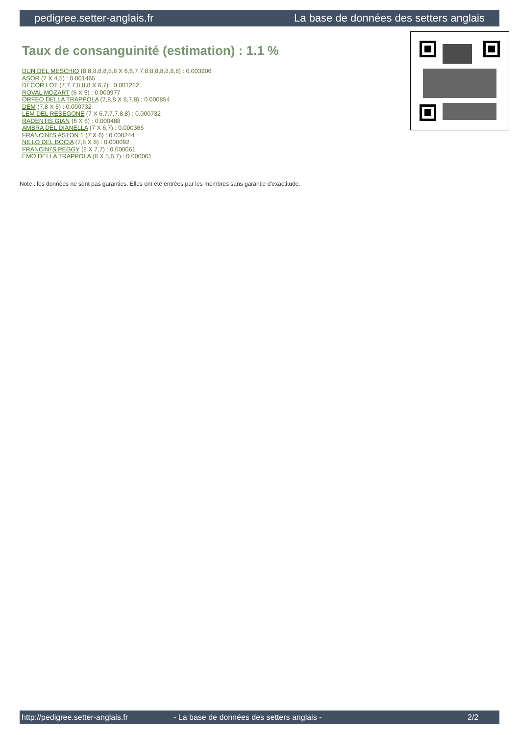pedigree.setter-anglais.fr La base de données des setters anglais
Taux de consanguinité (estimation) : 1.1 %
DUN DEL MESCHIO (8,8,8,8,8,8,8 X 6,6,7,7,8,8,8,8,8,8,8) : 0.003906
ASOR (7 X 4,5) : 0.001465
DECOR LOT (7,7,7,8,8,8 X 6,7) : 0.001282
ROVAL MOZART (6 X 5) : 0.000977
ORFEO DELLA TRAPPOLA (7,8,8 X 6,7,8) : 0.000854
DEM (7,8 X 5) : 0.000732
LEM DEL RESEGONE (7 X 6,7,7,7,8,8) : 0.000732
RADENTIS GIAN (6 X 6) : 0.000488
AMBRA DEL DIANELLA (7 X 6,7) : 0.000366
FRANCINI'S ASTON 1 (7 X 6) : 0.000244
NILLO DEL BOCIA (7,8 X 8) : 0.000092
FRANCINI'S PEGGY (8 X 7,7) : 0.000061
EMO DELLA TRAPPOLA (8 X 5,6,7) : 0.000061
Note : les données ne sont pas garanties. Elles ont été entrées par les membres sans garantie d'exactitude.
http://pedigree.setter-anglais.fr - La base de données des setters anglais - 2/2